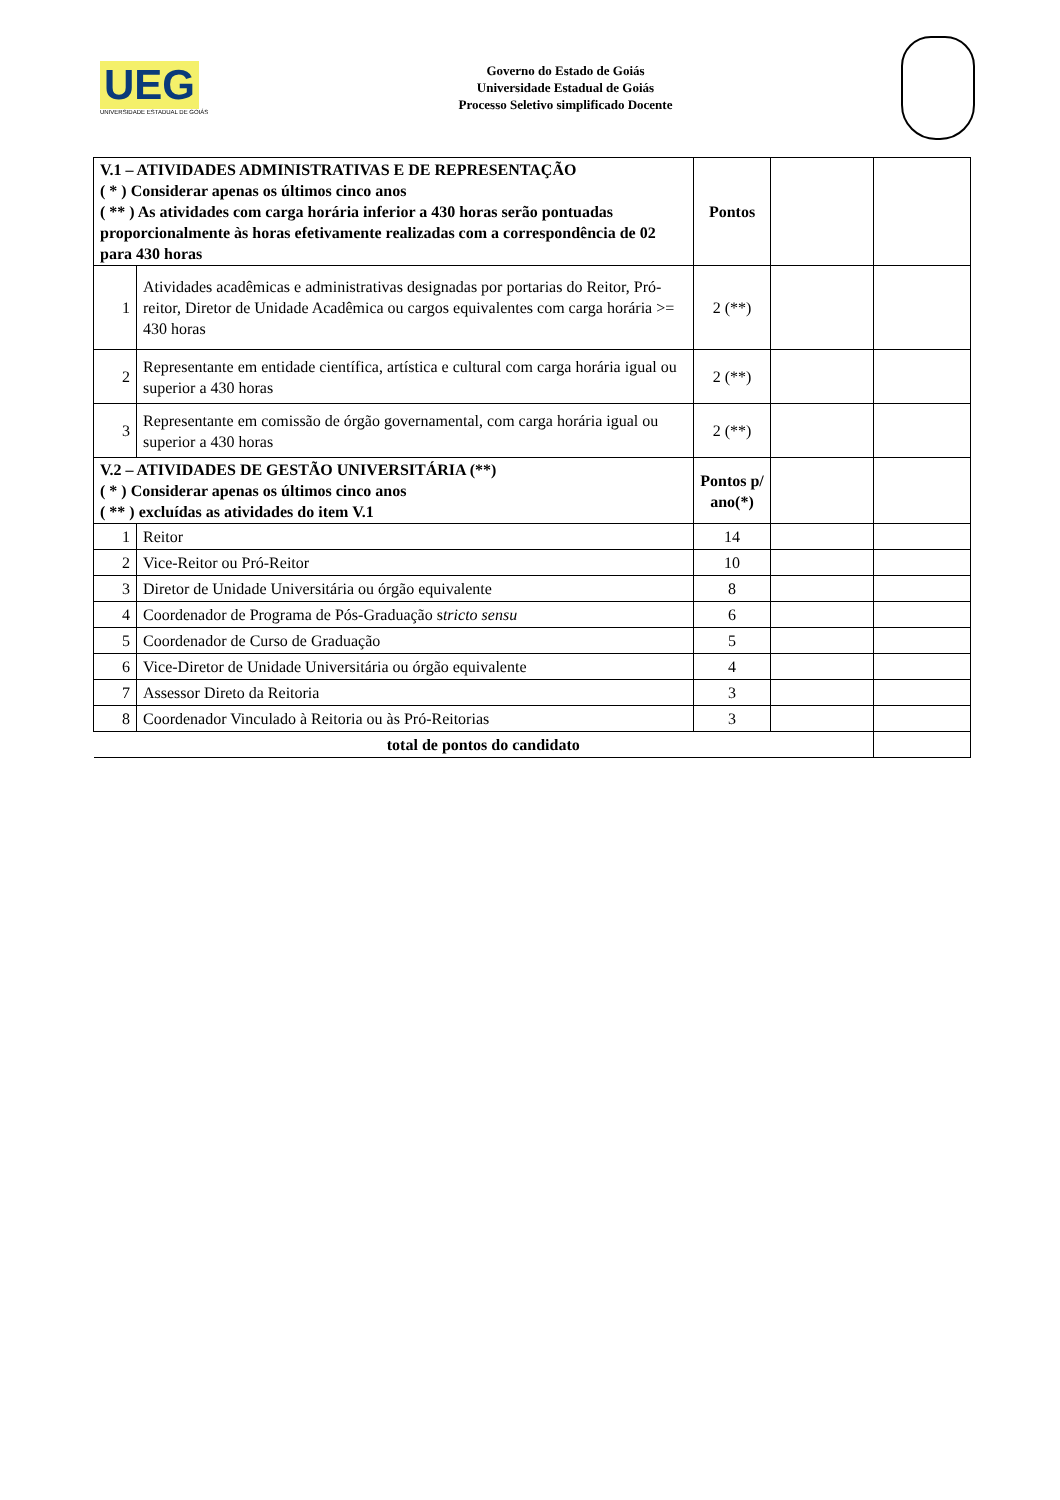UEG
UNIVERSIDADE ESTADUAL DE GOIÁS
Governo do Estado de Goiás
Universidade Estadual de Goiás
Processo Seletivo simplificado Docente
| V.1 – ATIVIDADES ADMINISTRATIVAS E DE REPRESENTAÇÃO ( * ) Considerar apenas os últimos cinco anos ( ** ) As atividades com carga horária inferior a 430 horas serão pontuadas proporcionalmente às horas efetivamente realizadas com a correspondência de 02 para 430 horas | | Pontos | | |
| 1 | Atividades acadêmicas e administrativas designadas por portarias do Reitor, Pró-reitor, Diretor de Unidade Acadêmica ou cargos equivalentes com carga horária >= 430 horas | 2 (**) | | |
| 2 | Representante em entidade científica, artística e cultural com carga horária igual ou superior a 430 horas | 2 (**) | | |
| 3 | Representante em comissão de órgão governamental, com carga horária igual ou superior a 430 horas | 2 (**) | | |
| V.2 – ATIVIDADES DE GESTÃO UNIVERSITÁRIA (**) ( * ) Considerar apenas os últimos cinco anos ( ** ) excluídas as atividades do item V.1 | | Pontos p/ ano(*) | | |
| 1 | Reitor | 14 | | |
| 2 | Vice-Reitor ou Pró-Reitor | 10 | | |
| 3 | Diretor de Unidade Universitária ou órgão equivalente | 8 | | |
| 4 | Coordenador de Programa de Pós-Graduação s tricto sensu | 6 | | |
| 5 | Coordenador de Curso de Graduação | 5 | | |
| 6 | Vice-Diretor de Unidade Universitária ou órgão equivalente | 4 | | |
| 7 | Assessor Direto da Reitoria | 3 | | |
| 8 | Coordenador Vinculado à Reitoria ou às Pró-Reitorias | 3 | | |
| total de pontos do candidato | | | | |